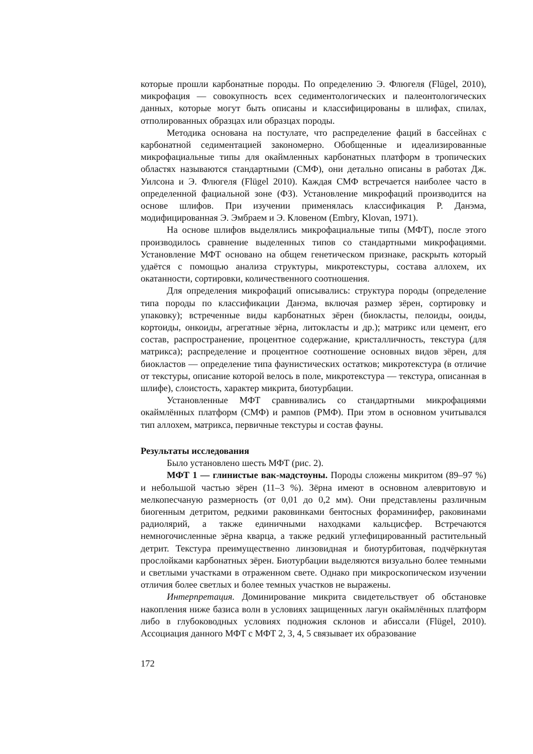которые прошли карбонатные породы. По определению Э. Флюгеля (Flügel, 2010), микрофация — совокупность всех седиментологических и палеонтологических данных, которые могут быть описаны и классифицированы в шлифах, спилах, отполированных образцах или образцах породы.
Методика основана на постулате, что распределение фаций в бассейнах с карбонатной седиментацией закономерно. Обобщенные и идеализированные микрофациальные типы для окаймленных карбонатных платформ в тропических областях называются стандартными (СМФ), они детально описаны в работах Дж. Уилсона и Э. Флюгеля (Flügel 2010). Каждая СМФ встречается наиболее часто в определенной фациальной зоне (ФЗ). Установление микрофаций производится на основе шлифов. При изучении применялась классификация Р. Данэма, модифицированная Э. Эмбраем и Э. Кловеном (Embry, Klovan, 1971).
На основе шлифов выделялись микрофациальные типы (МФТ), после этого производилось сравнение выделенных типов со стандартными микрофациями. Установление МФТ основано на общем генетическом признаке, раскрыть который удаётся с помощью анализа структуры, микротекстуры, состава аллохем, их окатанности, сортировки, количественного соотношения.
Для определения микрофаций описывались: структура породы (определение типа породы по классификации Данэма, включая размер зёрен, сортировку и упаковку); встреченные виды карбонатных зёрен (биокласты, пелоиды, ооиды, кортоиды, онкоиды, агрегатные зёрна, литокласты и др.); матрикс или цемент, его состав, распространение, процентное содержание, кристалличность, текстура (для матрикса); распределение и процентное соотношение основных видов зёрен, для биокластов — определение типа фаунистических остатков; микротекстура (в отличие от текстуры, описание которой велось в поле, микротекстура — текстура, описанная в шлифе), слоистость, характер микрита, биотурбации.
Установленные МФТ сравнивались со стандартными микрофациями окаймлённых платформ (СМФ) и рампов (РМФ). При этом в основном учитывался тип аллохем, матрикса, первичные текстуры и состав фауны.
Результаты исследования
Было установлено шесть МФТ (рис. 2).
МФТ 1 — глинистые вак-мадстоуны. Породы сложены микритом (89–97 %) и небольшой частью зёрен (11–3 %). Зёрна имеют в основном алевритовую и мелкопесчаную размерность (от 0,01 до 0,2 мм). Они представлены различным биогенным детритом, редкими раковинками бентосных фораминифер, раковинами радиолярий, а также единичными находками кальцисфер. Встречаются немногочисленные зёрна кварца, а также редкий углефицированный растительный детрит. Текстура преимущественно линзовидная и биотурбитовая, подчёркнутая прослойками карбонатных зёрен. Биотурбации выделяются визуально более темными и светлыми участками в отраженном свете. Однако при микроскопическом изучении отличия более светлых и более темных участков не выражены.
Интерпретация. Доминирование микрита свидетельствует об обстановке накопления ниже базиса волн в условиях защищенных лагун окаймлённых платформ либо в глубоководных условиях подножия склонов и абиссали (Flügel, 2010). Ассоциация данного МФТ с МФТ 2, 3, 4, 5 связывает их образование
172